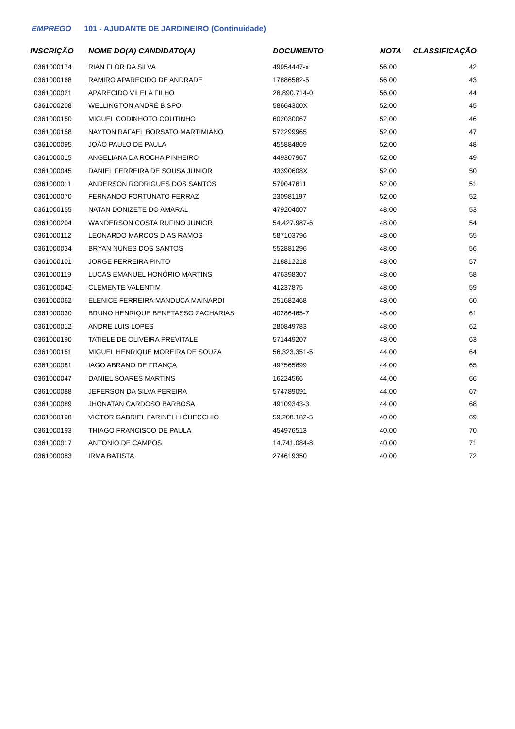EMPREGO 101 - AJUDANTE DE JARDINEIRO (Continuidade)
| INSCRIÇÃO | NOME DO(A) CANDIDATO(A) | DOCUMENTO | NOTA | CLASSIFICAÇÃO |
| --- | --- | --- | --- | --- |
| 0361000174 | RIAN FLOR DA SILVA | 49954447-x | 56,00 | 42 |
| 0361000168 | RAMIRO APARECIDO DE ANDRADE | 17886582-5 | 56,00 | 43 |
| 0361000021 | APARECIDO VILELA FILHO | 28.890.714-0 | 56,00 | 44 |
| 0361000208 | WELLINGTON ANDRÉ BISPO | 58664300X | 52,00 | 45 |
| 0361000150 | MIGUEL CODINHOTO COUTINHO | 602030067 | 52,00 | 46 |
| 0361000158 | NAYTON RAFAEL BORSATO MARTIMIANO | 572299965 | 52,00 | 47 |
| 0361000095 | JOÃO PAULO DE PAULA | 455884869 | 52,00 | 48 |
| 0361000015 | ANGELIANA DA ROCHA PINHEIRO | 449307967 | 52,00 | 49 |
| 0361000045 | DANIEL FERREIRA DE SOUSA JUNIOR | 43390608X | 52,00 | 50 |
| 0361000011 | ANDERSON RODRIGUES DOS SANTOS | 579047611 | 52,00 | 51 |
| 0361000070 | FERNANDO FORTUNATO FERRAZ | 230981197 | 52,00 | 52 |
| 0361000155 | NATAN DONIZETE DO AMARAL | 479204007 | 48,00 | 53 |
| 0361000204 | WANDERSON COSTA RUFINO JUNIOR | 54.427.987-6 | 48,00 | 54 |
| 0361000112 | LEONARDO MARCOS DIAS RAMOS | 587103796 | 48,00 | 55 |
| 0361000034 | BRYAN NUNES DOS SANTOS | 552881296 | 48,00 | 56 |
| 0361000101 | JORGE FERREIRA PINTO | 218812218 | 48,00 | 57 |
| 0361000119 | LUCAS EMANUEL HONÓRIO MARTINS | 476398307 | 48,00 | 58 |
| 0361000042 | CLEMENTE VALENTIM | 41237875 | 48,00 | 59 |
| 0361000062 | ELENICE FERREIRA MANDUCA MAINARDI | 251682468 | 48,00 | 60 |
| 0361000030 | BRUNO HENRIQUE BENETASSO ZACHARIAS | 40286465-7 | 48,00 | 61 |
| 0361000012 | ANDRE LUIS LOPES | 280849783 | 48,00 | 62 |
| 0361000190 | TATIELE DE OLIVEIRA PREVITALE | 571449207 | 48,00 | 63 |
| 0361000151 | MIGUEL HENRIQUE MOREIRA DE SOUZA | 56.323.351-5 | 44,00 | 64 |
| 0361000081 | IAGO ABRANO DE FRANÇA | 497565699 | 44,00 | 65 |
| 0361000047 | DANIEL SOARES MARTINS | 16224566 | 44,00 | 66 |
| 0361000088 | JEFERSON DA SILVA PEREIRA | 574789091 | 44,00 | 67 |
| 0361000089 | JHONATAN CARDOSO BARBOSA | 49109343-3 | 44,00 | 68 |
| 0361000198 | VICTOR GABRIEL FARINELLI CHECCHIO | 59.208.182-5 | 40,00 | 69 |
| 0361000193 | THIAGO FRANCISCO DE PAULA | 454976513 | 40,00 | 70 |
| 0361000017 | ANTONIO DE CAMPOS | 14.741.084-8 | 40,00 | 71 |
| 0361000083 | IRMA BATISTA | 274619350 | 40,00 | 72 |